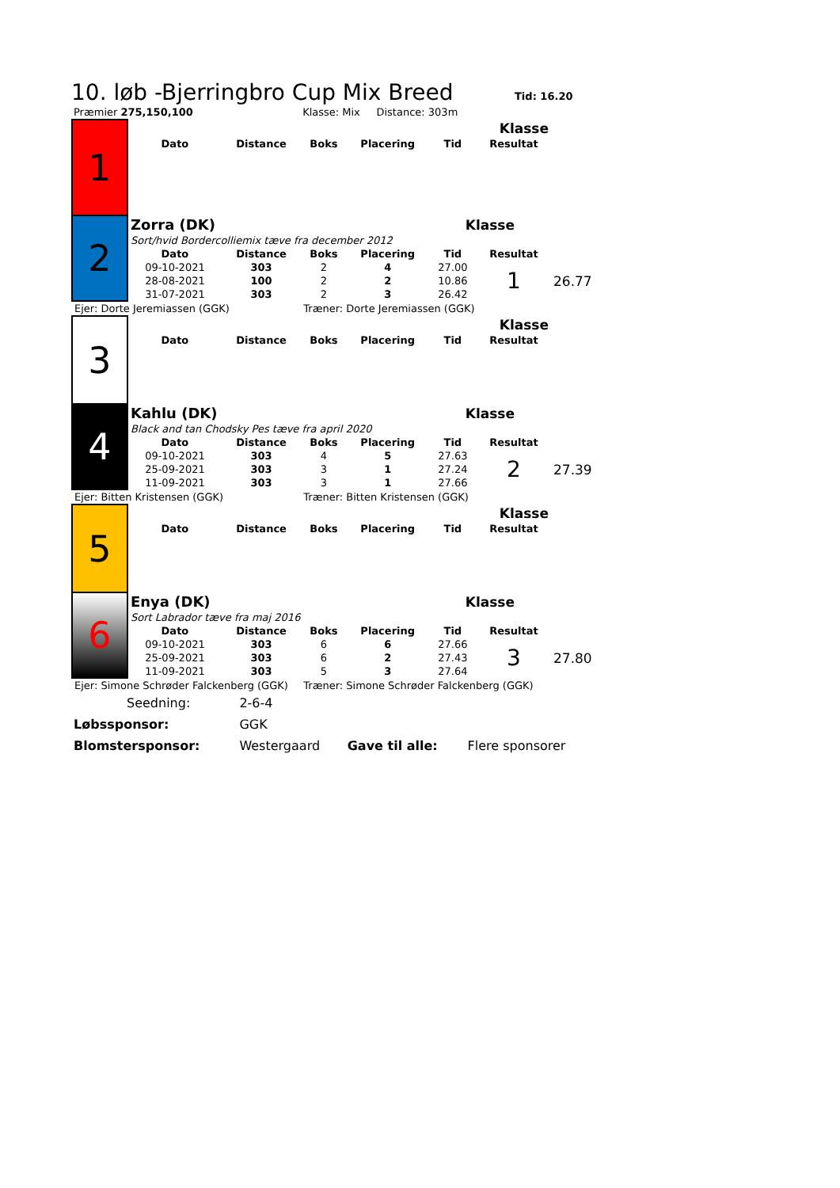10. løb -Bjerringbro Cup Mix Breed
Tid: 16.20
| Præmier 275,150,100 | Klasse: Mix Distance: 303m |
| 1 | Klasse | | | | | | |
| | Dato | Distance | Boks | Placering | Tid | Resultat | |
| 2 | Zorra (DK) | | | | Klasse | | |
| | Sort/hvid Bordercolliemix tæve fra december 2012 | | | | | | |
| | Dato | Distance | Boks | Placering | Tid | Resultat | |
| | 09-10-2021 | 303 | 2 | 4 | 27.00 | 1 | 26.77 |
| | 28-08-2021 | 100 | 2 | 2 | 10.86 | | |
| | 31-07-2021 | 303 | 2 | 3 | 26.42 | | |
| Ejer: Dorte Jeremiassen (GGK) | | | Træner: Dorte Jeremiassen (GGK) | | | | |
| 3 | Klasse | | | | | | |
| | Dato | Distance | Boks | Placering | Tid | Resultat | |
| 4 | Kahlu (DK) | | | | Klasse | | |
| | Black and tan Chodsky Pes tæve fra april 2020 | | | | | | |
| | Dato | Distance | Boks | Placering | Tid | Resultat | |
| | 09-10-2021 | 303 | 4 | 5 | 27.63 | 2 | 27.39 |
| | 25-09-2021 | 303 | 3 | 1 | 27.24 | | |
| | 11-09-2021 | 303 | 3 | 1 | 27.66 | | |
| Ejer: Bitten Kristensen (GGK) | | | Træner: Bitten Kristensen (GGK) | | | | |
| 5 | Klasse | | | | | | |
| | Dato | Distance | Boks | Placering | Tid | Resultat | |
| 6 | Enya (DK) | | | | Klasse | | |
| | Sort Labrador tæve fra maj 2016 | | | | | | |
| | Dato | Distance | Boks | Placering | Tid | Resultat | |
| | 09-10-2021 | 303 | 6 | 6 | 27.66 | 3 | 27.80 |
| | 25-09-2021 | 303 | 6 | 2 | 27.43 | | |
| | 11-09-2021 | 303 | 5 | 3 | 27.64 | | |
| Ejer: Simone Schrøder Falckenberg (GGK) | | | Træner: Simone Schrøder Falckenberg (GGK) | | | | |
| Seedning: | 2-6-4 | | |
| Løbssponsor: | GGK | | |
| Blomstersponsor: | Westergaard | Gave til alle: | Flere sponsorer |